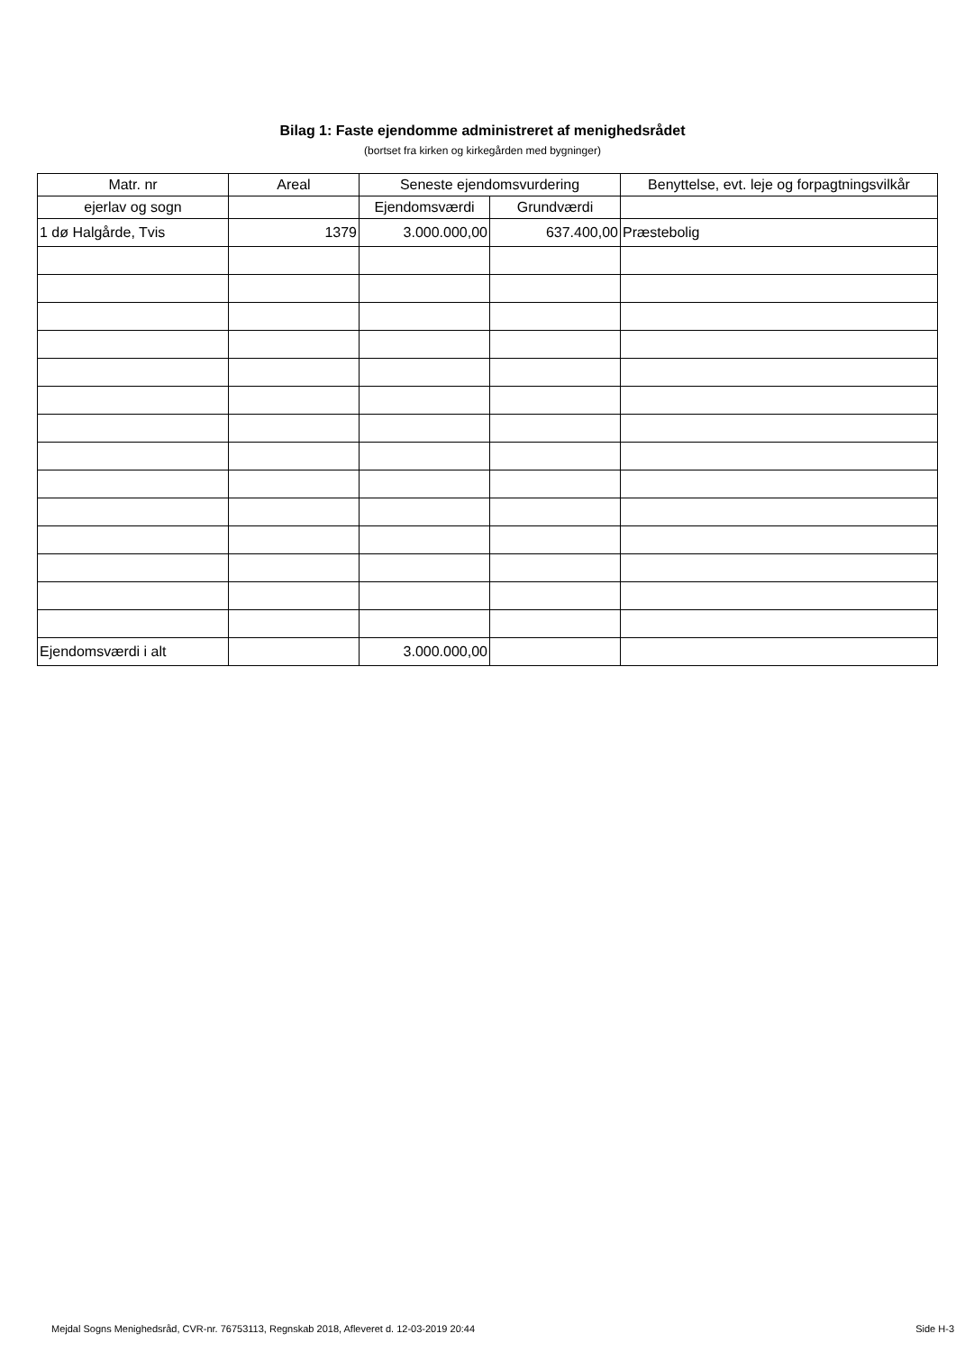Bilag 1: Faste ejendomme administreret af menighedsrådet
(bortset fra kirken og kirkegården med bygninger)
| Matr. nr | Areal | Seneste ejendomsvurdering | | Benyttelse, evt. leje og forpagtningsvilkår |
| --- | --- | --- | --- | --- |
| ejerlav og sogn | | Ejendomsværdi | Grundværdi | |
| 1 dø Halgårde, Tvis | 1379 | 3.000.000,00 | 637.400,00 | Præstebolig |
| Ejendomsværdi i alt | | 3.000.000,00 | | |
Mejdal Sogns Menighedsråd, CVR-nr. 76753113, Regnskab 2018, Afleveret d. 12-03-2019 20:44 Side H-3